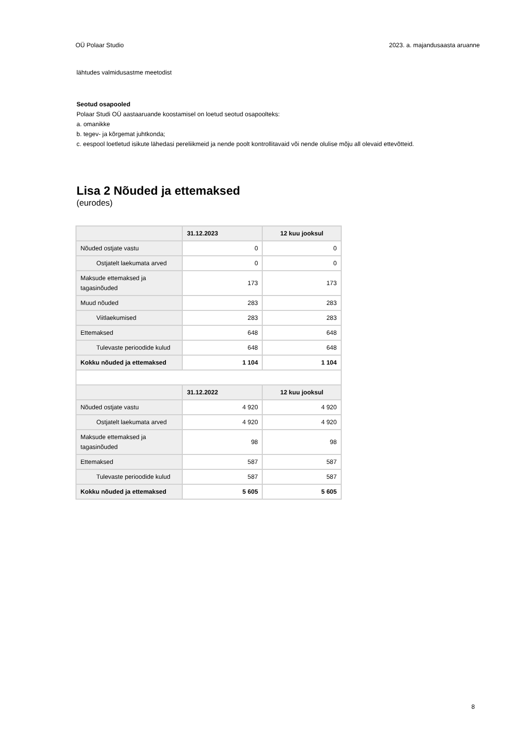OÜ Polaar Studio 2023. a. majandusaasta aruanne
lähtudes valmidusastme meetodist
Seotud osapooled
Polaar Studi OÜ aastaaruande koostamisel on loetud seotud osapoolteks:
a. omanikke
b. tegev- ja kõrgemat juhtkonda;
c. eespool loetletud isikute lähedasi pereliikmeid ja nende poolt kontrollitavaid või nende olulise mõju all olevaid ettevõtteid.
Lisa 2 Nõuded ja ettemaksed
(eurodes)
| | 31.12.2023 | 12 kuu jooksul |
| --- | --- | --- |
| Nõuded ostjate vastu | 0 | 0 |
| Ostjatelt laekumata arved | 0 | 0 |
| Maksude ettemaksed ja tagasinõuded | 173 | 173 |
| Muud nõuded | 283 | 283 |
| Viitlaekumised | 283 | 283 |
| Ettemaksed | 648 | 648 |
| Tulevaste perioodide kulud | 648 | 648 |
| Kokku nõuded ja ettemaksed | 1 104 | 1 104 |
| | 31.12.2022 | 12 kuu jooksul |
| Nõuded ostjate vastu | 4 920 | 4 920 |
| Ostjatelt laekumata arved | 4 920 | 4 920 |
| Maksude ettemaksed ja tagasinõuded | 98 | 98 |
| Ettemaksed | 587 | 587 |
| Tulevaste perioodide kulud | 587 | 587 |
| Kokku nõuded ja ettemaksed | 5 605 | 5 605 |
8